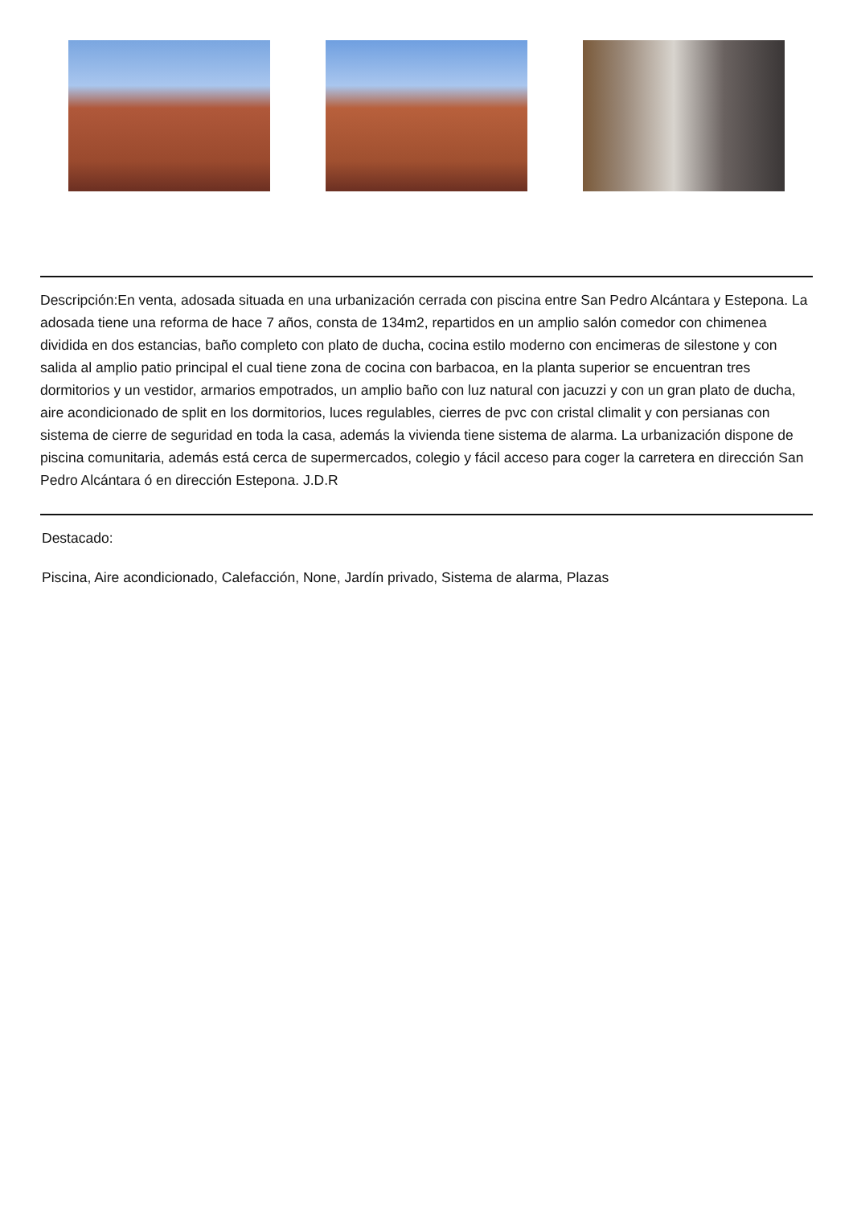Descripción:En venta, adosada situada en una urbanización cerrada con piscina entre San Pedro Alcántara y Estepona. La adosada tiene una reforma de hace 7 años, consta de 134m2, repartidos en un amplio salón comedor con chimenea dividida en dos estancias, baño completo con plato de ducha, cocina estilo moderno con encimeras de silestone y con salida al amplio patio principal el cual tiene zona de cocina con barbacoa, en la planta superior se encuentran tres dormitorios y un vestidor, armarios empotrados, un amplio baño con luz natural con jacuzzi y con un gran plato de ducha, aire acondicionado de split en los dormitorios, luces regulables, cierres de pvc con cristal climalit y con persianas con sistema de cierre de seguridad en toda la casa, además la vivienda tiene sistema de alarma. La urbanización dispone de piscina comunitaria, además está cerca de supermercados, colegio y fácil acceso para coger la carretera en dirección San Pedro Alcántara ó en dirección Estepona. J.D.R
Destacado:
Piscina, Aire acondicionado, Calefacción, None, Jardín privado, Sistema de alarma, Plazas